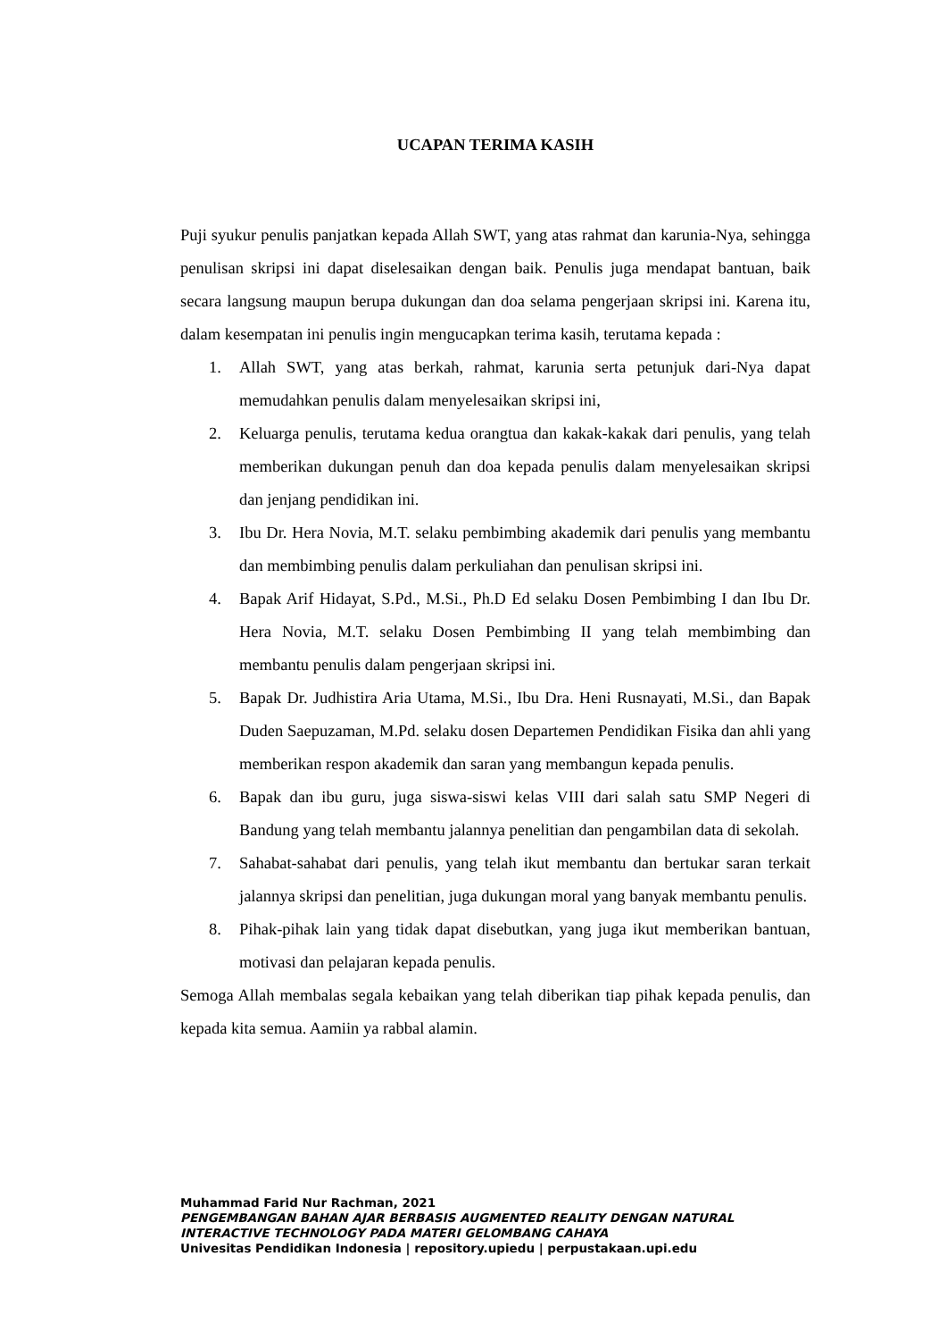UCAPAN TERIMA KASIH
Puji syukur penulis panjatkan kepada Allah SWT, yang atas rahmat dan karunia-Nya, sehingga penulisan skripsi ini dapat diselesaikan dengan baik. Penulis juga mendapat bantuan, baik secara langsung maupun berupa dukungan dan doa selama pengerjaan skripsi ini. Karena itu, dalam kesempatan ini penulis ingin mengucapkan terima kasih, terutama kepada :
1. Allah SWT, yang atas berkah, rahmat, karunia serta petunjuk dari-Nya dapat memudahkan penulis dalam menyelesaikan skripsi ini,
2. Keluarga penulis, terutama kedua orangtua dan kakak-kakak dari penulis, yang telah memberikan dukungan penuh dan doa kepada penulis dalam menyelesaikan skripsi dan jenjang pendidikan ini.
3. Ibu Dr. Hera Novia, M.T. selaku pembimbing akademik dari penulis yang membantu dan membimbing penulis dalam perkuliahan dan penulisan skripsi ini.
4. Bapak Arif Hidayat, S.Pd., M.Si., Ph.D Ed selaku Dosen Pembimbing I dan Ibu Dr. Hera Novia, M.T. selaku Dosen Pembimbing II yang telah membimbing dan membantu penulis dalam pengerjaan skripsi ini.
5. Bapak Dr. Judhistira Aria Utama, M.Si., Ibu Dra. Heni Rusnayati, M.Si., dan Bapak Duden Saepuzaman, M.Pd. selaku dosen Departemen Pendidikan Fisika dan ahli yang memberikan respon akademik dan saran yang membangun kepada penulis.
6. Bapak dan ibu guru, juga siswa-siswi kelas VIII dari salah satu SMP Negeri di Bandung yang telah membantu jalannya penelitian dan pengambilan data di sekolah.
7. Sahabat-sahabat dari penulis, yang telah ikut membantu dan bertukar saran terkait jalannya skripsi dan penelitian, juga dukungan moral yang banyak membantu penulis.
8. Pihak-pihak lain yang tidak dapat disebutkan, yang juga ikut memberikan bantuan, motivasi dan pelajaran kepada penulis.
Semoga Allah membalas segala kebaikan yang telah diberikan tiap pihak kepada penulis, dan kepada kita semua. Aamiin ya rabbal alamin.
Muhammad Farid Nur Rachman, 2021
PENGEMBANGAN BAHAN AJAR BERBASIS AUGMENTED REALITY DENGAN NATURAL
INTERACTIVE TECHNOLOGY PADA MATERI GELOMBANG CAHAYA
Univesitas Pendidikan Indonesia | repository.upiedu | perpustakaan.upi.edu